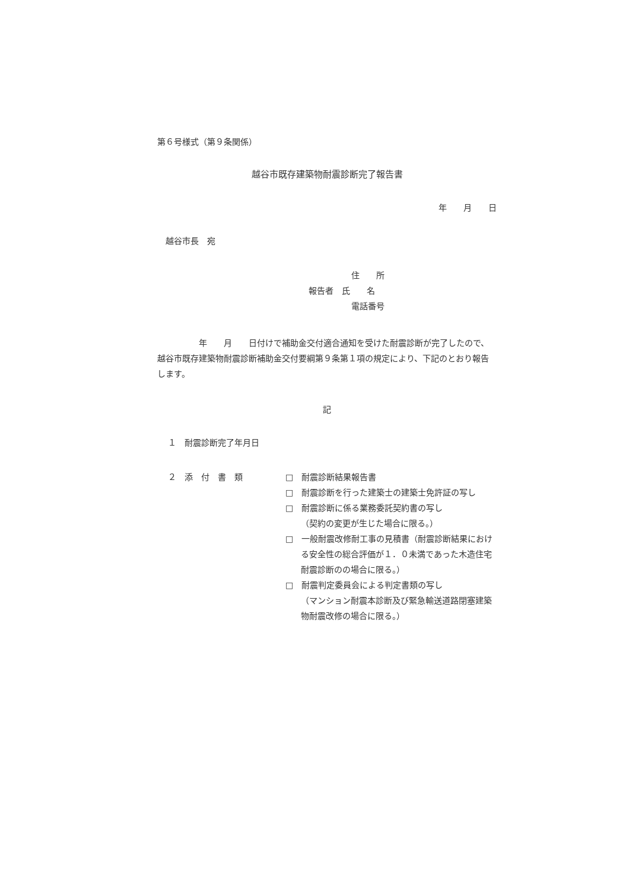第６号様式（第９条関係）
越谷市既存建築物耐震診断完了報告書
年　　月　　日
越谷市長　宛
住　　所
報告者　氏　　名
電話番号
　　　　　年　　月　　日付けで補助金交付適合通知を受けた耐震診断が完了したので、越谷市既存建築物耐震診断補助金交付要綱第９条第１項の規定により、下記のとおり報告します。
記
１　耐震診断完了年月日
２　添　付　書　類 □　耐震診断結果報告書
□　耐震診断を行った建築士の建築士免許証の写し
□　耐震診断に係る業務委託契約書の写し
（契約の変更が生じた場合に限る。）
□　一般耐震改修耐工事の見積書（耐震診断結果における安全性の総合評価が１．０未満であった木造住宅耐震診断のの場合に限る。）
□　耐震判定委員会による判定書類の写し
（マンション耐震本診断及び緊急輸送道路閉塞建築物耐震改修の場合に限る。）